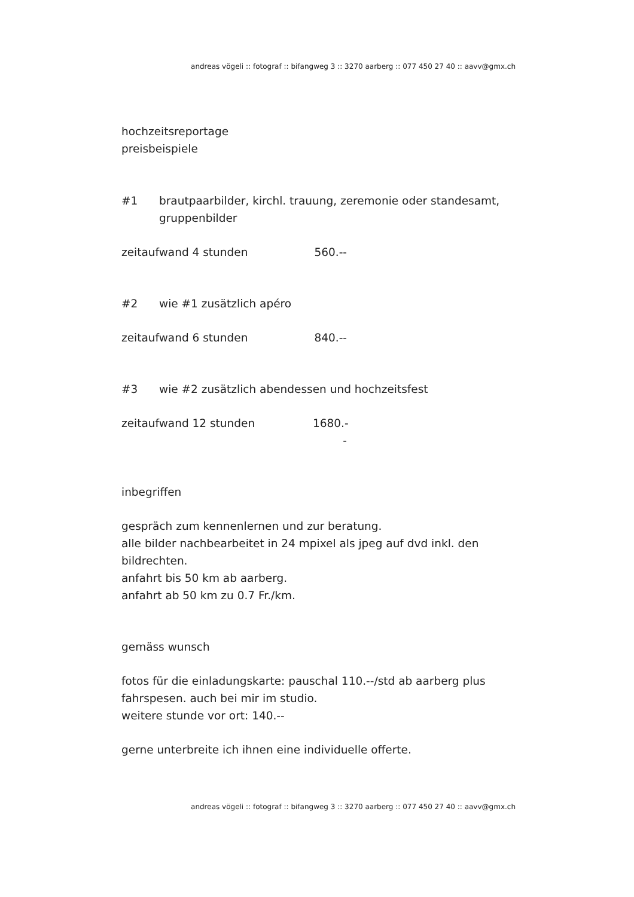andreas vögeli :: fotograf :: bifangweg 3 :: 3270 aarberg :: 077 450 27 40 :: aavv@gmx.ch
hochzeitsreportage
preisbeispiele
#1 brautpaarbilder, kirchl. trauung, zeremonie oder standesamt, gruppenbilder
zeitaufwand 4 stunden 560.--
#2 wie #1 zusätzlich apéro
zeitaufwand 6 stunden 840.--
#3 wie #2 zusätzlich abendessen und hochzeitsfest
zeitaufwand 12 stunden 1680.--
inbegriffen
gespräch zum kennenlernen und zur beratung.
alle bilder nachbearbeitet in 24 mpixel als jpeg auf dvd inkl. den bildrechten.
anfahrt bis 50 km ab aarberg.
anfahrt ab 50 km zu 0.7 Fr./km.
gemäss wunsch
fotos für die einladungskarte: pauschal 110.--/std ab aarberg plus fahrspesen. auch bei mir im studio.
weitere stunde vor ort: 140.--
gerne unterbreite ich ihnen eine individuelle offerte.
andreas vögeli :: fotograf :: bifangweg 3 :: 3270 aarberg :: 077 450 27 40 :: aavv@gmx.ch